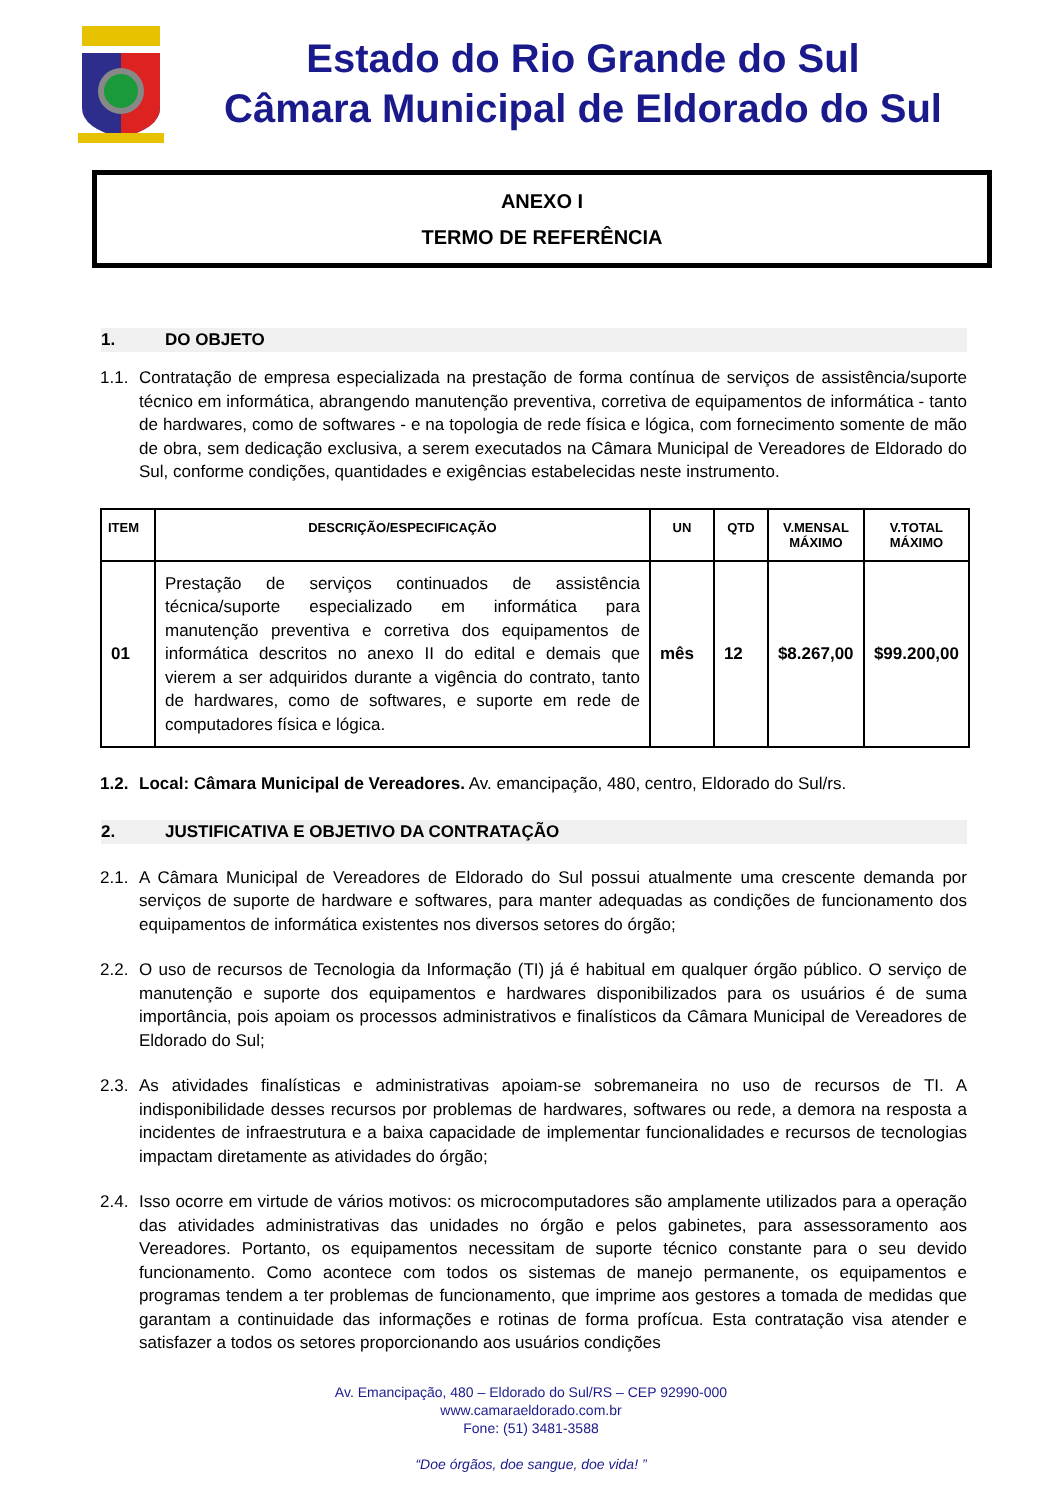Estado do Rio Grande do Sul
Câmara Municipal de Eldorado do Sul
ANEXO I
TERMO DE REFERÊNCIA
1. DO OBJETO
1.1.
Contratação de empresa especializada na prestação de forma contínua de serviços de assistência/suporte técnico em informática, abrangendo manutenção preventiva, corretiva de equipamentos de informática - tanto de hardwares, como de softwares - e na topologia de rede física e lógica, com fornecimento somente de mão de obra, sem dedicação exclusiva, a serem executados na Câmara Municipal de Vereadores de Eldorado do Sul, conforme condições, quantidades e exigências estabelecidas neste instrumento.
| ITEM | DESCRIÇÃO/ESPECIFICAÇÃO | UN | QTD | V.MENSAL MÁXIMO | V.TOTAL MÁXIMO |
| --- | --- | --- | --- | --- | --- |
| 01 | Prestação de serviços continuados de assistência técnica/suporte especializado em informática para manutenção preventiva e corretiva dos equipamentos de informática descritos no anexo II do edital e demais que vierem a ser adquiridos durante a vigência do contrato, tanto de hardwares, como de softwares, e suporte em rede de computadores física e lógica. | mês | 12 | $8.267,00 | $99.200,00 |
1.2.
Local: Câmara Municipal de Vereadores. Av. emancipação, 480, centro, Eldorado do Sul/rs.
2. JUSTIFICATIVA E OBJETIVO DA CONTRATAÇÃO
2.1.
A Câmara Municipal de Vereadores de Eldorado do Sul possui atualmente uma crescente demanda por serviços de suporte de hardware e softwares, para manter adequadas as condições de funcionamento dos equipamentos de informática existentes nos diversos setores do órgão;
2.2.
O uso de recursos de Tecnologia da Informação (TI) já é habitual em qualquer órgão público. O serviço de manutenção e suporte dos equipamentos e hardwares disponibilizados para os usuários é de suma importância, pois apoiam os processos administrativos e finalísticos da Câmara Municipal de Vereadores de Eldorado do Sul;
2.3.
As atividades finalísticas e administrativas apoiam-se sobremaneira no uso de recursos de TI. A indisponibilidade desses recursos por problemas de hardwares, softwares ou rede, a demora na resposta a incidentes de infraestrutura e a baixa capacidade de implementar funcionalidades e recursos de tecnologias impactam diretamente as atividades do órgão;
2.4.
Isso ocorre em virtude de vários motivos: os microcomputadores são amplamente utilizados para a operação das atividades administrativas das unidades no órgão e pelos gabinetes, para assessoramento aos Vereadores. Portanto, os equipamentos necessitam de suporte técnico constante para o seu devido funcionamento. Como acontece com todos os sistemas de manejo permanente, os equipamentos e programas tendem a ter problemas de funcionamento, que imprime aos gestores a tomada de medidas que garantam a continuidade das informações e rotinas de forma profícua. Esta contratação visa atender e satisfazer a todos os setores proporcionando aos usuários condições
Av. Emancipação, 480 – Eldorado do Sul/RS – CEP 92990-000
www.camaraeldorado.com.br
Fone: (51) 3481-3588
“Doe órgãos, doe sangue, doe vida! ”